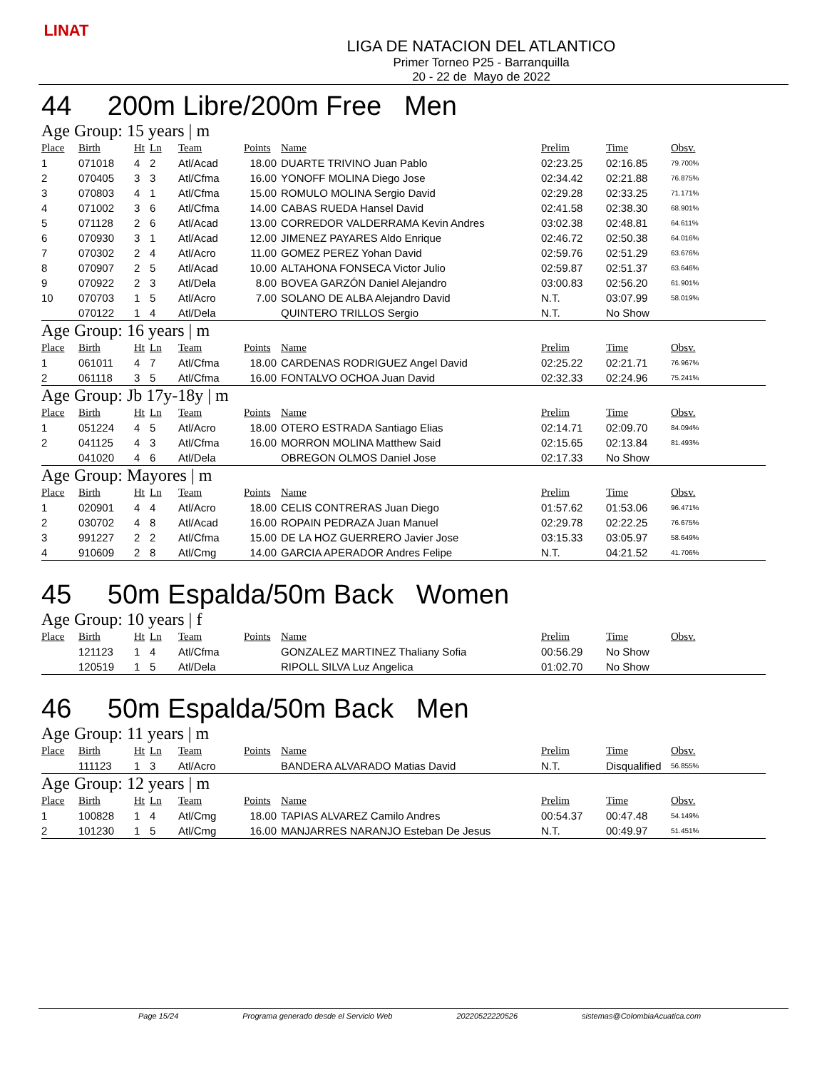LINAT
LIGA DE NATACION DEL ATLANTICO
Primer Torneo P25 - Barranquilla
20 - 22 de Mayo de 2022
44 200m Libre/200m Free Men
Age Group: 15 years | m
| Place | Birth | Ht | Ln | Team | Points | Name | Prelim | Time | Obsv. |
| --- | --- | --- | --- | --- | --- | --- | --- | --- | --- |
| 1 | 071018 | 4 | 2 | Atl/Acad | 18.00 | DUARTE TRIVINO Juan Pablo | 02:23.25 | 02:16.85 | 79.700% |
| 2 | 070405 | 3 | 3 | Atl/Cfma | 16.00 | YONOFF MOLINA Diego Jose | 02:34.42 | 02:21.88 | 76.875% |
| 3 | 070803 | 4 | 1 | Atl/Cfma | 15.00 | ROMULO MOLINA Sergio David | 02:29.28 | 02:33.25 | 71.171% |
| 4 | 071002 | 3 | 6 | Atl/Cfma | 14.00 | CABAS RUEDA Hansel David | 02:41.58 | 02:38.30 | 68.901% |
| 5 | 071128 | 2 | 6 | Atl/Acad | 13.00 | CORREDOR VALDERRAMA Kevin Andres | 03:02.38 | 02:48.81 | 64.611% |
| 6 | 070930 | 3 | 1 | Atl/Acad | 12.00 | JIMENEZ PAYARES Aldo Enrique | 02:46.72 | 02:50.38 | 64.016% |
| 7 | 070302 | 2 | 4 | Atl/Acro | 11.00 | GOMEZ PEREZ Yohan David | 02:59.76 | 02:51.29 | 63.676% |
| 8 | 070907 | 2 | 5 | Atl/Acad | 10.00 | ALTAHONA FONSECA Victor Julio | 02:59.87 | 02:51.37 | 63.646% |
| 9 | 070922 | 2 | 3 | Atl/Dela | 8.00 | BOVEA GARZÓN Daniel Alejandro | 03:00.83 | 02:56.20 | 61.901% |
| 10 | 070703 | 1 | 5 | Atl/Acro | 7.00 | SOLANO DE ALBA Alejandro David | N.T. | 03:07.99 | 58.019% |
| | 070122 | 1 | 4 | Atl/Dela | | QUINTERO TRILLOS Sergio | N.T. | No Show | |
Age Group: 16 years | m
| Place | Birth | Ht | Ln | Team | Points | Name | Prelim | Time | Obsv. |
| --- | --- | --- | --- | --- | --- | --- | --- | --- | --- |
| 1 | 061011 | 4 | 7 | Atl/Cfma | 18.00 | CARDENAS RODRIGUEZ Angel David | 02:25.22 | 02:21.71 | 76.967% |
| 2 | 061118 | 3 | 5 | Atl/Cfma | 16.00 | FONTALVO OCHOA Juan David | 02:32.33 | 02:24.96 | 75.241% |
Age Group: Jb 17y-18y | m
| Place | Birth | Ht | Ln | Team | Points | Name | Prelim | Time | Obsv. |
| --- | --- | --- | --- | --- | --- | --- | --- | --- | --- |
| 1 | 051224 | 4 | 5 | Atl/Acro | 18.00 | OTERO ESTRADA Santiago Elias | 02:14.71 | 02:09.70 | 84.094% |
| 2 | 041125 | 4 | 3 | Atl/Cfma | 16.00 | MORRON MOLINA Matthew Said | 02:15.65 | 02:13.84 | 81.493% |
| | 041020 | 4 | 6 | Atl/Dela | | OBREGON OLMOS Daniel Jose | 02:17.33 | No Show | |
Age Group: Mayores | m
| Place | Birth | Ht | Ln | Team | Points | Name | Prelim | Time | Obsv. |
| --- | --- | --- | --- | --- | --- | --- | --- | --- | --- |
| 1 | 020901 | 4 | 4 | Atl/Acro | 18.00 | CELIS CONTRERAS Juan Diego | 01:57.62 | 01:53.06 | 96.471% |
| 2 | 030702 | 4 | 8 | Atl/Acad | 16.00 | ROPAIN PEDRAZA Juan Manuel | 02:29.78 | 02:22.25 | 76.675% |
| 3 | 991227 | 2 | 2 | Atl/Cfma | 15.00 | DE LA HOZ GUERRERO Javier Jose | 03:15.33 | 03:05.97 | 58.649% |
| 4 | 910609 | 2 | 8 | Atl/Cmg | 14.00 | GARCIA APERADOR Andres Felipe | N.T. | 04:21.52 | 41.706% |
45 50m Espalda/50m Back Women
Age Group: 10 years | f
| Place | Birth | Ht | Ln | Team | Points | Name | Prelim | Time | Obsv. |
| --- | --- | --- | --- | --- | --- | --- | --- | --- | --- |
| | 121123 | 1 | 4 | Atl/Cfma | | GONZALEZ MARTINEZ Thaliany Sofia | 00:56.29 | No Show | |
| | 120519 | 1 | 5 | Atl/Dela | | RIPOLL SILVA Luz Angelica | 01:02.70 | No Show | |
46 50m Espalda/50m Back Men
Age Group: 11 years | m
| Place | Birth | Ht | Ln | Team | Points | Name | Prelim | Time | Obsv. |
| --- | --- | --- | --- | --- | --- | --- | --- | --- | --- |
| | 111123 | 1 | 3 | Atl/Acro | | BANDERA ALVARADO Matias David | N.T. | Disqualified | 56.855% |
Age Group: 12 years | m
| Place | Birth | Ht | Ln | Team | Points | Name | Prelim | Time | Obsv. |
| --- | --- | --- | --- | --- | --- | --- | --- | --- | --- |
| 1 | 100828 | 1 | 4 | Atl/Cmg | 18.00 | TAPIAS ALVAREZ Camilo Andres | 00:54.37 | 00:47.48 | 54.149% |
| 2 | 101230 | 1 | 5 | Atl/Cmg | 16.00 | MANJARRES NARANJO Esteban De Jesus | N.T. | 00:49.97 | 51.451% |
Page 15/24 Programa generado desde el Servicio Web 20220522220526 sistemas@ColombiaAcuatica.com